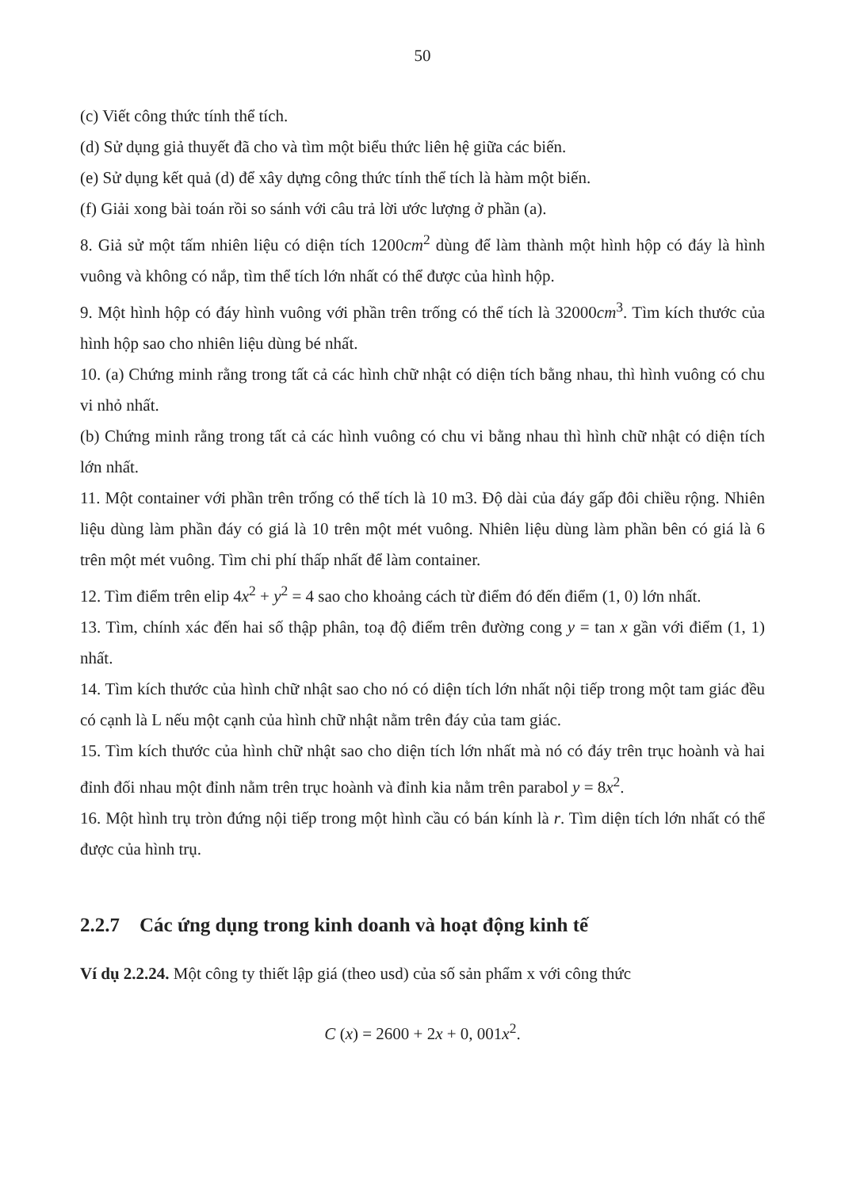50
(c) Viết công thức tính thể tích.
(d) Sử dụng giả thuyết đã cho và tìm một biểu thức liên hệ giữa các biến.
(e) Sử dụng kết quả (d) để xây dựng công thức tính thể tích là hàm một biến.
(f) Giải xong bài toán rồi so sánh với câu trả lời ước lượng ở phần (a).
8. Giả sử một tấm nhiên liệu có diện tích 1200cm<sup>2</sup> dùng để làm thành một hình hộp có đáy là hình vuông và không có nắp, tìm thể tích lớn nhất có thể được của hình hộp.
9. Một hình hộp có đáy hình vuông với phần trên trống có thể tích là 32000cm<sup>3</sup>. Tìm kích thước của hình hộp sao cho nhiên liệu dùng bé nhất.
10. (a) Chứng minh rằng trong tất cả các hình chữ nhật có diện tích bằng nhau, thì hình vuông có chu vi nhỏ nhất.
(b) Chứng minh rằng trong tất cả các hình vuông có chu vi bằng nhau thì hình chữ nhật có diện tích lớn nhất.
11. Một container với phần trên trống có thể tích là 10 m3. Độ dài của đáy gấp đôi chiều rộng. Nhiên liệu dùng làm phần đáy có giá là 10 trên một mét vuông. Nhiên liệu dùng làm phần bên có giá là 6 trên một mét vuông. Tìm chi phí thấp nhất để làm container.
12. Tìm điểm trên elip 4x<sup>2</sup> + y<sup>2</sup> = 4 sao cho khoảng cách từ điểm đó đến điểm (1, 0) lớn nhất.
13. Tìm, chính xác đến hai số thập phân, toạ độ điểm trên đường cong y = tan x gần với điểm (1, 1) nhất.
14. Tìm kích thước của hình chữ nhật sao cho nó có diện tích lớn nhất nội tiếp trong một tam giác đều có cạnh là L nếu một cạnh của hình chữ nhật nằm trên đáy của tam giác.
15. Tìm kích thước của hình chữ nhật sao cho diện tích lớn nhất mà nó có đáy trên trục hoành và hai đỉnh đối nhau một đỉnh nằm trên trục hoành và đỉnh kia nằm trên parabol y = 8x<sup>2</sup>.
16. Một hình trụ tròn đứng nội tiếp trong một hình cầu có bán kính là r. Tìm diện tích lớn nhất có thể được của hình trụ.
2.2.7 Các ứng dụng trong kinh doanh và hoạt động kinh tế
Ví dụ 2.2.24. Một công ty thiết lập giá (theo usd) của số sản phẩm x với công thức
C (x) = 2600 + 2x + 0, 001x<sup>2</sup>.